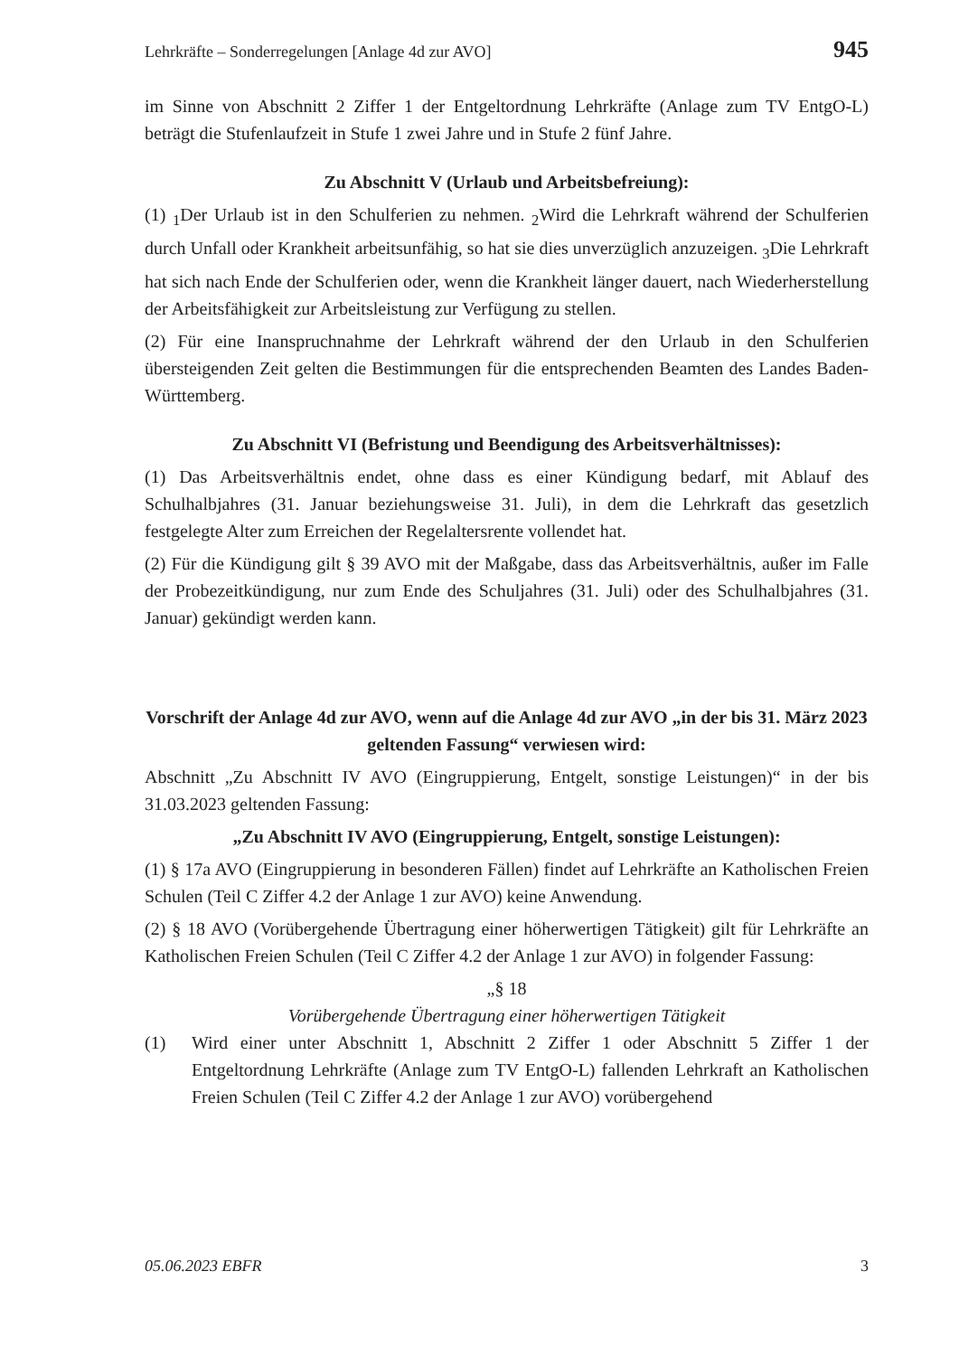Lehrkräfte – Sonderregelungen [Anlage 4d zur AVO] 945
im Sinne von Abschnitt 2 Ziffer 1 der Entgeltordnung Lehrkräfte (Anlage zum TV EntgO-L) beträgt die Stufenlaufzeit in Stufe 1 zwei Jahre und in Stufe 2 fünf Jahre.
Zu Abschnitt V (Urlaub und Arbeitsbefreiung):
(1) <sub>1</sub>Der Urlaub ist in den Schulferien zu nehmen. <sub>2</sub>Wird die Lehrkraft während der Schulferien durch Unfall oder Krankheit arbeitsunfähig, so hat sie dies unverzüglich anzuzeigen. <sub>3</sub>Die Lehrkraft hat sich nach Ende der Schulferien oder, wenn die Krankheit länger dauert, nach Wiederherstellung der Arbeitsfähigkeit zur Arbeitsleistung zur Verfügung zu stellen.
(2) Für eine Inanspruchnahme der Lehrkraft während der den Urlaub in den Schulferien übersteigenden Zeit gelten die Bestimmungen für die entsprechenden Beamten des Landes Baden-Württemberg.
Zu Abschnitt VI (Befristung und Beendigung des Arbeitsverhältnisses):
(1) Das Arbeitsverhältnis endet, ohne dass es einer Kündigung bedarf, mit Ablauf des Schulhalbjahres (31. Januar beziehungsweise 31. Juli), in dem die Lehrkraft das gesetzlich festgelegte Alter zum Erreichen der Regelaltersrente vollendet hat.
(2) Für die Kündigung gilt § 39 AVO mit der Maßgabe, dass das Arbeitsverhältnis, außer im Falle der Probezeitkündigung, nur zum Ende des Schuljahres (31. Juli) oder des Schulhalbjahres (31. Januar) gekündigt werden kann.
Vorschrift der Anlage 4d zur AVO, wenn auf die Anlage 4d zur AVO „in der bis 31. März 2023 geltenden Fassung“ verwiesen wird:
Abschnitt „Zu Abschnitt IV AVO (Eingruppierung, Entgelt, sonstige Leistungen)“ in der bis 31.03.2023 geltenden Fassung:
„Zu Abschnitt IV AVO (Eingruppierung, Entgelt, sonstige Leistungen):
(1) § 17a AVO (Eingruppierung in besonderen Fällen) findet auf Lehrkräfte an Katholischen Freien Schulen (Teil C Ziffer 4.2 der Anlage 1 zur AVO) keine Anwendung.
(2) § 18 AVO (Vorübergehende Übertragung einer höherwertigen Tätigkeit) gilt für Lehrkräfte an Katholischen Freien Schulen (Teil C Ziffer 4.2 der Anlage 1 zur AVO) in folgender Fassung:
„§ 18
Vorübergehende Übertragung einer höherwertigen Tätigkeit
(1) Wird einer unter Abschnitt 1, Abschnitt 2 Ziffer 1 oder Abschnitt 5 Ziffer 1 der Entgeltordnung Lehrkräfte (Anlage zum TV EntgO-L) fallenden Lehrkraft an Katholischen Freien Schulen (Teil C Ziffer 4.2 der Anlage 1 zur AVO) vorübergehend
05.06.2023 EBFR 3